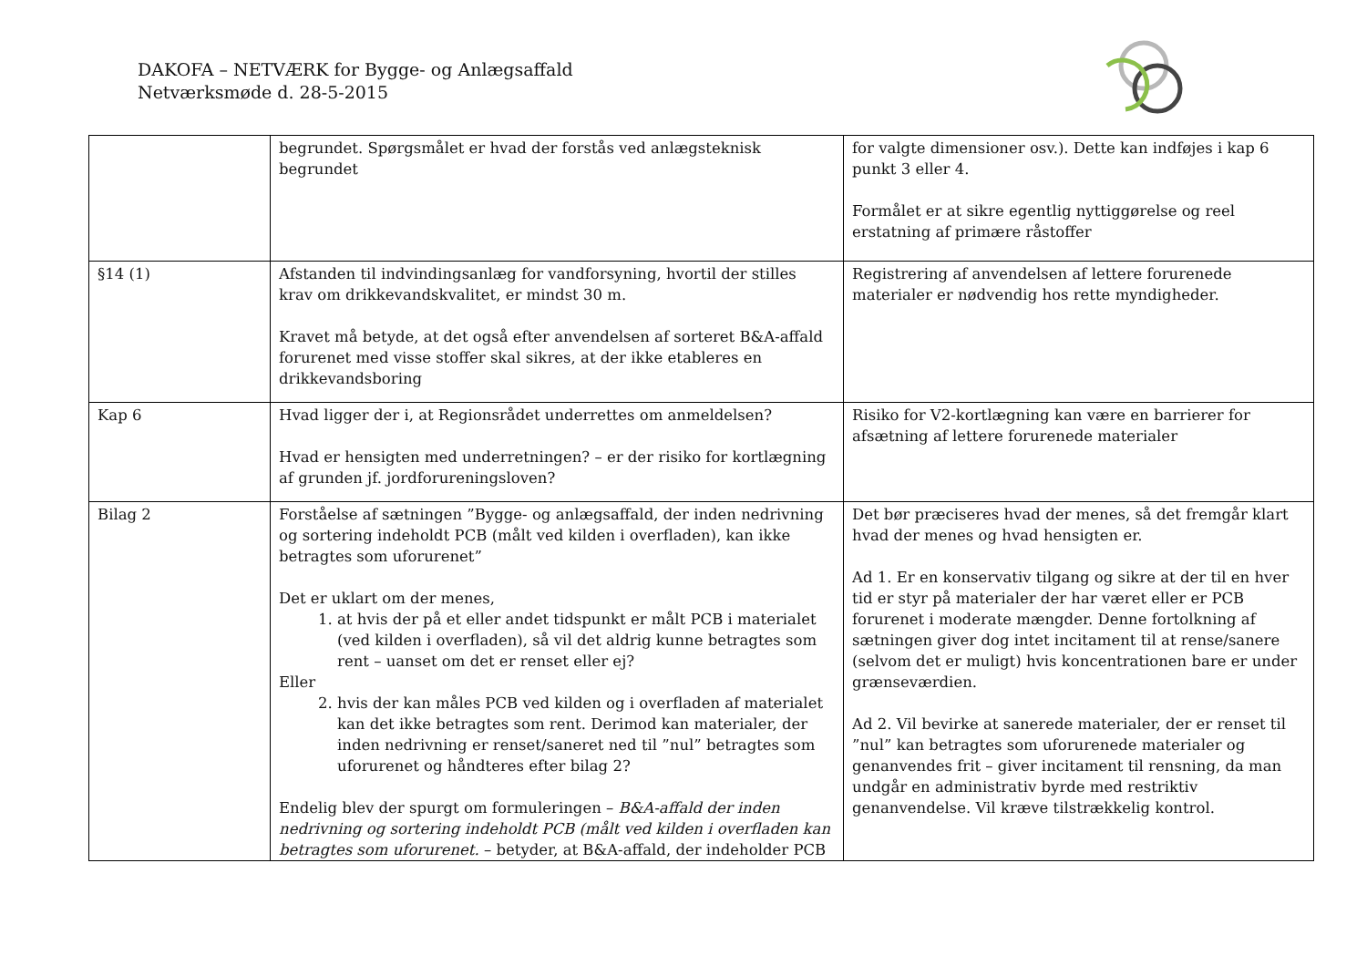DAKOFA – NETVÆRK for Bygge- og Anlægsaffald
Netværksmøde d. 28-5-2015
| | begrundet. Spørgsmålet er hvad der forstås ved anlægsteknisk begrundet | for valgte dimensioner osv.). Dette kan indføjes i kap 6 punkt 3 eller 4. Formålet er at sikre egentlig nyttiggørelse og reel erstatning af primære råstoffer |
| §14 (1) | Afstanden til indvindingsanlæg for vandforsyning, hvortil der stilles krav om drikkevandskvalitet, er mindst 30 m. Kravet må betyde, at det også efter anvendelsen af sorteret B&A-affald forurenet med visse stoffer skal sikres, at der ikke etableres en drikkevandsboring | Registrering af anvendelsen af lettere forurenede materialer er nødvendig hos rette myndigheder. |
| Kap 6 | Hvad ligger der i, at Regionsrådet underrettes om anmeldelsen? Hvad er hensigten med underretningen? – er der risiko for kortlægning af grunden jf. jordforureningsloven? | Risiko for V2-kortlægning kan være en barrierer for afsætning af lettere forurenede materialer |
| Bilag 2 | Forståelse af sætningen ”Bygge- og anlægsaffald, der inden nedrivning og sortering indeholdt PCB (målt ved kilden i overfladen), kan ikke betragtes som uforurenet” Det er uklart om der menes, 1. at hvis der på et eller andet tidspunkt er målt PCB i materialet (ved kilden i overfladen), så vil det aldrig kunne betragtes som rent – uanset om det er renset eller ej? Eller 2. hvis der kan måles PCB ved kilden og i overfladen af materialet kan det ikke betragtes som rent. Derimod kan materialer, der inden nedrivning er renset/saneret ned til ”nul” betragtes som uforurenet og håndteres efter bilag 2? Endelig blev der spurgt om formuleringen – B&A-affald der inden nedrivning og sortering indeholdt PCB (målt ved kilden i overfladen kan betragtes som uforurenet. – betyder, at B&A-affald, der indeholder PCB | Det bør præciseres hvad der menes, så det fremgår klart hvad der menes og hvad hensigten er. Ad 1. Er en konservativ tilgang og sikre at der til en hver tid er styr på materialer der har været eller er PCB forurenet i moderate mængder. Denne fortolkning af sætningen giver dog intet incitament til at rense/sanere (selvom det er muligt) hvis koncentrationen bare er under grænseværdien. Ad 2. Vil bevirke at sanerede materialer, der er renset til ”nul” kan betragtes som uforurenede materialer og genanvendes frit – giver incitament til rensning, da man undgår en administrativ byrde med restriktiv genanvendelse. Vil kræve tilstrækkelig kontrol. |